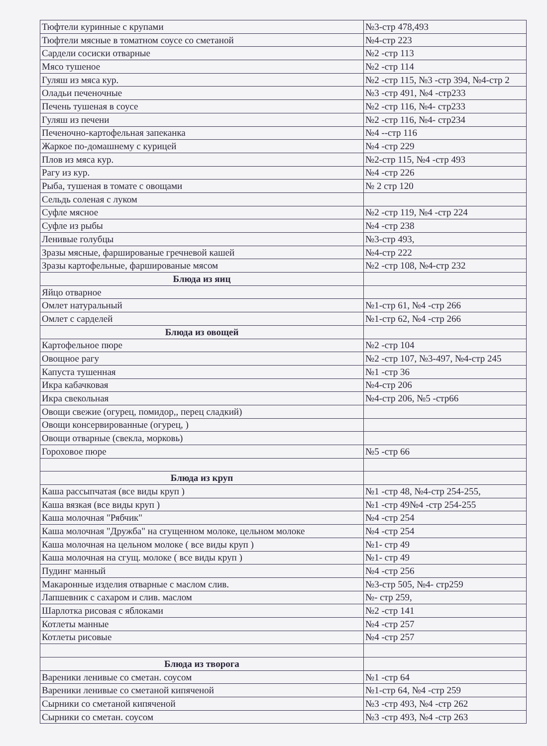| Тюфтели куринные с крупами | №3-стр 478,493 |
| Тюфтели мясные в томатном соусе со сметаной | №4-стр 223 |
| Сардели сосиски отварные | №2 -стр 113 |
| Мясо тушеное | №2 -стр 114 |
| Гуляш из мяса кур. | №2 -стр 115, №3 -стр 394, №4-стр 2 |
| Оладьи печеночные | №3 -стр 491, №4 -стр233 |
| Печень тушеная в соусе | №2 -стр 116, №4- стр233 |
| Гуляш из печени | №2 -стр 116, №4- стр234 |
| Печеночно-картофельная запеканка | №4 --стр 116 |
| Жаркое по-домашнему с курицей | №4 -стр 229 |
| Плов из мяса кур. | №2-стр 115, №4 -стр 493 |
| Рагу из кур. | №4 -стр 226 |
| Рыба, тушеная в томате с овощами | № 2 стр 120 |
| Сельдь соленая с луком | |
| Суфле мясное | №2 -стр 119, №4 -стр 224 |
| Суфле из рыбы | №4 -стр 238 |
| Ленивые голубцы | №3-стр 493, |
| Зразы мясные, фаршированые гречневой кашей | №4-стр 222 |
| Зразы картофельные, фаршированые мясом | №2 -стр 108, №4-стр 232 |
| Блюда из яиц | |
| Яйцо отварное | |
| Омлет натуральный | №1-стр 61, №4 -стр 266 |
| Омлет с сарделей | №1-стр 62, №4 -стр 266 |
| Блюда из овощей | |
| Картофельное пюре | №2 -стр 104 |
| Овощное рагу | №2 -стр 107, №3-497, №4-стр 245 |
| Капуста тушенная | №1 -стр 36 |
| Икра кабачковая | №4-стр 206 |
| Икра свекольная | №4-стр 206, №5 -стр66 |
| Овощи свежие (огурец, помидор,, перец сладкий) | |
| Овощи консервированные (огурец, ) | |
| Овощи отварные (свекла, морковь) | |
| Гороховое пюре | №5 -стр 66 |
| Блюда из круп | |
| Каша рассыпчатая (все виды круп ) | №1 -стр 48, №4-стр 254-255, |
| Каша вязкая (все виды круп ) | №1 -стр 49№4 -стр 254-255 |
| Каша молочная "Рябчик" | №4 -стр 254 |
| Каша молочная "Дружба" на сгущенном молоке, цельном молоке | №4 -стр 254 |
| Каша молочная на цельном молоке ( все виды круп ) | №1- стр 49 |
| Каша молочная на сгущ. молоке ( все виды круп ) | №1- стр 49 |
| Пудинг манный | №4 -стр 256 |
| Макаронные изделия отварные с маслом слив. | №3-стр 505, №4- стр259 |
| Лапшевник с сахаром и слив. маслом | №- стр 259, |
| Шарлотка рисовая с яблоками | №2 -стр 141 |
| Котлеты манные | №4 -стр 257 |
| Котлеты рисовые | №4 -стр 257 |
| Блюда из творога | |
| Вареники ленивые со сметан. соусом | №1 -стр 64 |
| Вареники ленивые со сметаной кипяченой | №1-стр 64, №4 -стр 259 |
| Сырники со сметаной кипяченой | №3 -стр 493, №4 -стр 262 |
| Сырники со сметан. соусом | №3 -стр 493, №4 -стр 263 |